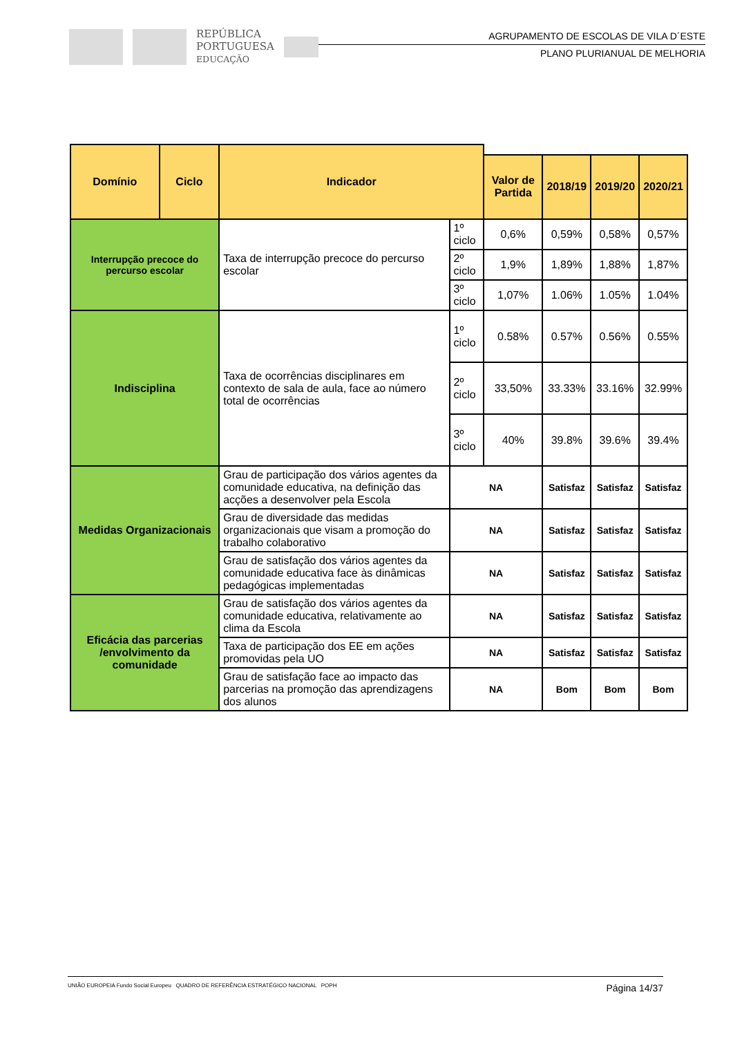REPÚBLICA
PORTUGUESA
EDUCAÇÃO
AGRUPAMENTO DE ESCOLAS DE VILA D´ESTE
PLANO PLURIANUAL DE MELHORIA
| Domínio | Ciclo | Indicador | | | | | |
| --- | --- | --- | --- | --- | --- | --- | --- |
| | | | | Valor de Partida | 2018/19 | 2019/20 | 2020/21 |
| Interrupção precoce do percurso escolar | | Taxa de interrupção precoce do percurso escolar | 1º ciclo | 0,6% | 0,59% | 0,58% | 0,57% |
| | | | 2º ciclo | 1,9% | 1,89% | 1,88% | 1,87% |
| | | | 3º ciclo | 1,07% | 1.06% | 1.05% | 1.04% |
| Indisciplina | | Taxa de ocorrências disciplinares em contexto de sala de aula, face ao número total de ocorrências | 1º ciclo | 0.58% | 0.57% | 0.56% | 0.55% |
| | | | 2º ciclo | 33,50% | 33.33% | 33.16% | 32.99% |
| | | | 3º ciclo | 40% | 39.8% | 39.6% | 39.4% |
| Medidas Organizacionais | | Grau de participação dos vários agentes da comunidade educativa, na definição das acções a desenvolver pela Escola | NA | | Satisfaz | Satisfaz | Satisfaz |
| | | Grau de diversidade das medidas organizacionais que visam a promoção do trabalho colaborativo | NA | | Satisfaz | Satisfaz | Satisfaz |
| | | Grau de satisfação dos vários agentes da comunidade educativa face às dinâmicas pedagógicas implementadas | NA | | Satisfaz | Satisfaz | Satisfaz |
| Eficácia das parcerias /envolvimento da comunidade | | Grau de satisfação dos vários agentes da comunidade educativa, relativamente ao clima da Escola | NA | | Satisfaz | Satisfaz | Satisfaz |
| | | Taxa de participação dos EE em ações promovidas pela UO | NA | | Satisfaz | Satisfaz | Satisfaz |
| | | Grau de satisfação face ao impacto das parcerias na promoção das aprendizagens dos alunos | NA | | Bom | Bom | Bom |
UNIÃO EUROPEIA Fundo Social Europeu QUADRO DE REFERÊNCIA ESTRATÉGICO NACIONAL POPH
Página 14/37